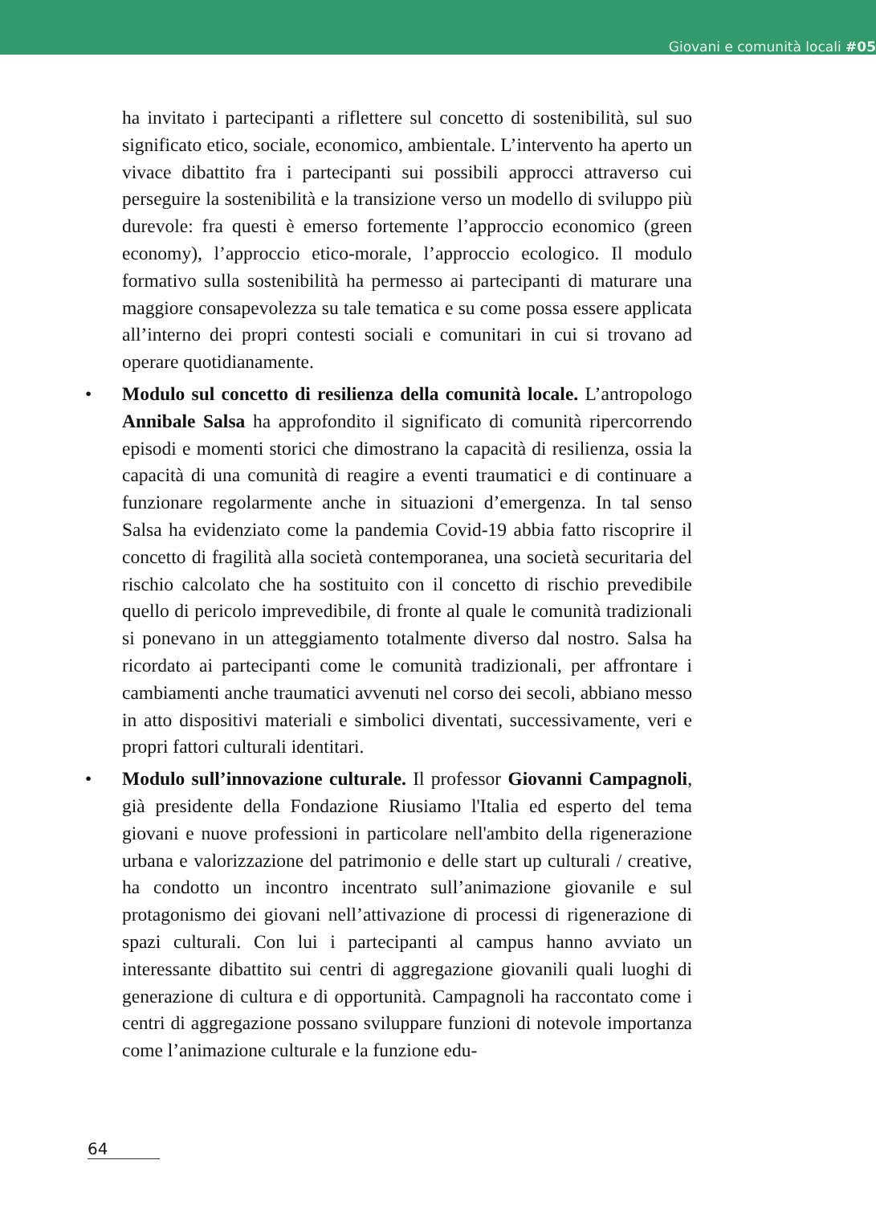Giovani e comunità locali #05
ha invitato i partecipanti a riflettere sul concetto di sostenibilità, sul suo significato etico, sociale, economico, ambientale. L’intervento ha aperto un vivace dibattito fra i partecipanti sui possibili approcci attraverso cui perseguire la sostenibilità e la transizione verso un modello di sviluppo più durevole: fra questi è emerso fortemente l’approccio economico (green economy), l’approccio etico-morale, l’approccio ecologico. Il modulo formativo sulla sostenibilità ha permesso ai partecipanti di maturare una maggiore consapevolezza su tale tematica e su come possa essere applicata all’interno dei propri contesti sociali e comunitari in cui si trovano ad operare quotidianamente.
• Modulo sul concetto di resilienza della comunità locale. L’antropologo Annibale Salsa ha approfondito il significato di comunità ripercorrendo episodi e momenti storici che dimostrano la capacità di resilienza, ossia la capacità di una comunità di reagire a eventi traumatici e di continuare a funzionare regolarmente anche in situazioni d’emergenza. In tal senso Salsa ha evidenziato come la pandemia Covid-19 abbia fatto riscoprire il concetto di fragilità alla società contemporanea, una società securitaria del rischio calcolato che ha sostituito con il concetto di rischio prevedibile quello di pericolo imprevedibile, di fronte al quale le comunità tradizionali si ponevano in un atteggiamento totalmente diverso dal nostro. Salsa ha ricordato ai partecipanti come le comunità tradizionali, per affrontare i cambiamenti anche traumatici avvenuti nel corso dei secoli, abbiano messo in atto dispositivi materiali e simbolici diventati, successivamente, veri e propri fattori culturali identitari.
• Modulo sull’innovazione culturale. Il professor Giovanni Campagnoli, già presidente della Fondazione Riusiamo l'Italia ed esperto del tema giovani e nuove professioni in particolare nell'ambito della rigenerazione urbana e valorizzazione del patrimonio e delle start up culturali / creative, ha condotto un incontro incentrato sull’animazione giovanile e sul protagonismo dei giovani nell’attivazione di processi di rigenerazione di spazi culturali. Con lui i partecipanti al campus hanno avviato un interessante dibattito sui centri di aggregazione giovanili quali luoghi di generazione di cultura e di opportunità. Campagnoli ha raccontato come i centri di aggregazione possano sviluppare funzioni di notevole importanza come l’animazione culturale e la funzione edu-
64